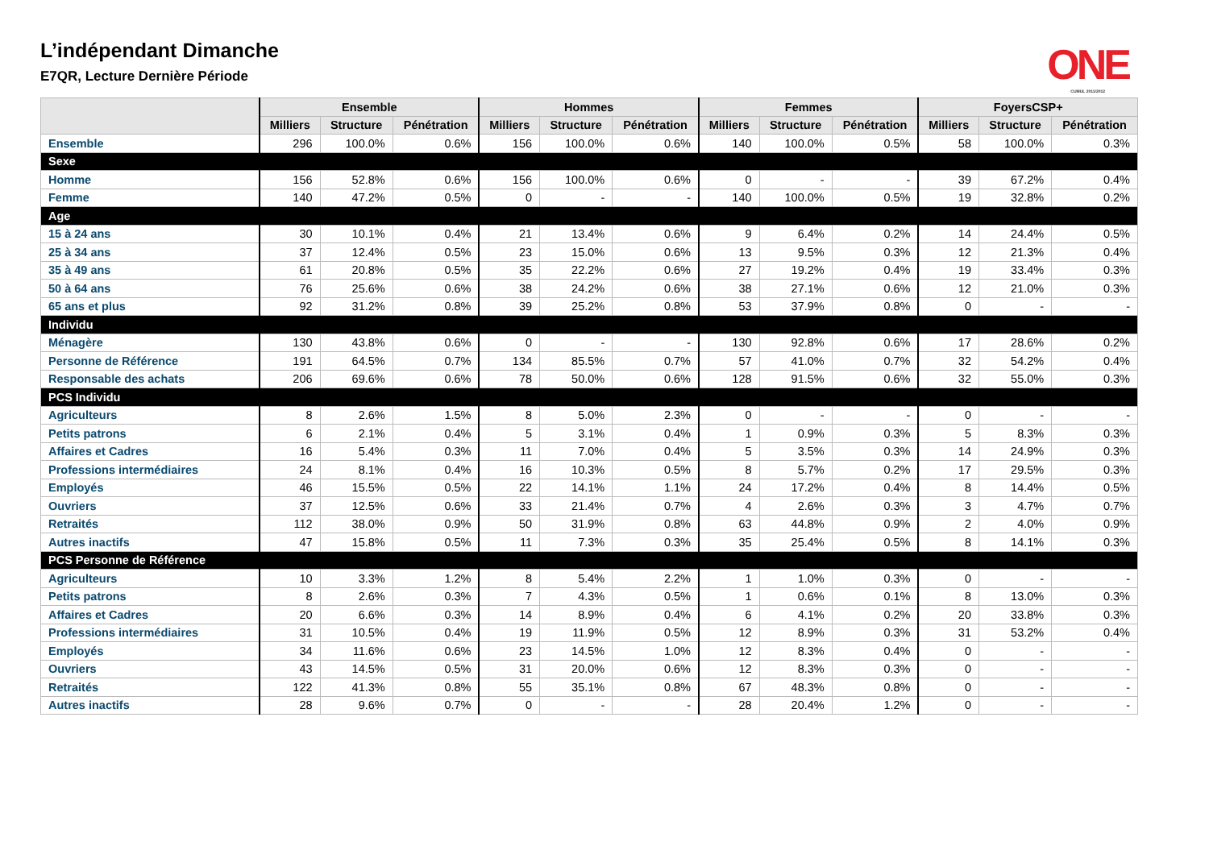L’indépendant Dimanche
E7QR, Lecture Dernière Période
ONE
CUMUL 2011/2012
| | Ensemble | | | Hommes | | | Femmes | | | FoyersCSP+ | | |
| --- | --- | --- | --- | --- | --- | --- | --- | --- | --- | --- | --- | --- |
| | Milliers | Structure | Pénétration | Milliers | Structure | Pénétration | Milliers | Structure | Pénétration | Milliers | Structure | Pénétration |
| Ensemble | 296 | 100.0% | 0.6% | 156 | 100.0% | 0.6% | 140 | 100.0% | 0.5% | 58 | 100.0% | 0.3% |
| Sexe | | | | | | | | | | | | |
| Homme | 156 | 52.8% | 0.6% | 156 | 100.0% | 0.6% | 0 | - | - | 39 | 67.2% | 0.4% |
| Femme | 140 | 47.2% | 0.5% | 0 | - | - | 140 | 100.0% | 0.5% | 19 | 32.8% | 0.2% |
| Age | | | | | | | | | | | | |
| 15 à 24 ans | 30 | 10.1% | 0.4% | 21 | 13.4% | 0.6% | 9 | 6.4% | 0.2% | 14 | 24.4% | 0.5% |
| 25 à 34 ans | 37 | 12.4% | 0.5% | 23 | 15.0% | 0.6% | 13 | 9.5% | 0.3% | 12 | 21.3% | 0.4% |
| 35 à 49 ans | 61 | 20.8% | 0.5% | 35 | 22.2% | 0.6% | 27 | 19.2% | 0.4% | 19 | 33.4% | 0.3% |
| 50 à 64 ans | 76 | 25.6% | 0.6% | 38 | 24.2% | 0.6% | 38 | 27.1% | 0.6% | 12 | 21.0% | 0.3% |
| 65 ans et plus | 92 | 31.2% | 0.8% | 39 | 25.2% | 0.8% | 53 | 37.9% | 0.8% | 0 | - | - |
| Individu | | | | | | | | | | | | |
| Ménagère | 130 | 43.8% | 0.6% | 0 | - | - | 130 | 92.8% | 0.6% | 17 | 28.6% | 0.2% |
| Personne de Référence | 191 | 64.5% | 0.7% | 134 | 85.5% | 0.7% | 57 | 41.0% | 0.7% | 32 | 54.2% | 0.4% |
| Responsable des achats | 206 | 69.6% | 0.6% | 78 | 50.0% | 0.6% | 128 | 91.5% | 0.6% | 32 | 55.0% | 0.3% |
| PCS Individu | | | | | | | | | | | | |
| Agriculteurs | 8 | 2.6% | 1.5% | 8 | 5.0% | 2.3% | 0 | - | - | 0 | - | - |
| Petits patrons | 6 | 2.1% | 0.4% | 5 | 3.1% | 0.4% | 1 | 0.9% | 0.3% | 5 | 8.3% | 0.3% |
| Affaires et Cadres | 16 | 5.4% | 0.3% | 11 | 7.0% | 0.4% | 5 | 3.5% | 0.3% | 14 | 24.9% | 0.3% |
| Professions intermédiaires | 24 | 8.1% | 0.4% | 16 | 10.3% | 0.5% | 8 | 5.7% | 0.2% | 17 | 29.5% | 0.3% |
| Employés | 46 | 15.5% | 0.5% | 22 | 14.1% | 1.1% | 24 | 17.2% | 0.4% | 8 | 14.4% | 0.5% |
| Ouvriers | 37 | 12.5% | 0.6% | 33 | 21.4% | 0.7% | 4 | 2.6% | 0.3% | 3 | 4.7% | 0.7% |
| Retraités | 112 | 38.0% | 0.9% | 50 | 31.9% | 0.8% | 63 | 44.8% | 0.9% | 2 | 4.0% | 0.9% |
| Autres inactifs | 47 | 15.8% | 0.5% | 11 | 7.3% | 0.3% | 35 | 25.4% | 0.5% | 8 | 14.1% | 0.3% |
| PCS Personne de Référence | | | | | | | | | | | | |
| Agriculteurs | 10 | 3.3% | 1.2% | 8 | 5.4% | 2.2% | 1 | 1.0% | 0.3% | 0 | - | - |
| Petits patrons | 8 | 2.6% | 0.3% | 7 | 4.3% | 0.5% | 1 | 0.6% | 0.1% | 8 | 13.0% | 0.3% |
| Affaires et Cadres | 20 | 6.6% | 0.3% | 14 | 8.9% | 0.4% | 6 | 4.1% | 0.2% | 20 | 33.8% | 0.3% |
| Professions intermédiaires | 31 | 10.5% | 0.4% | 19 | 11.9% | 0.5% | 12 | 8.9% | 0.3% | 31 | 53.2% | 0.4% |
| Employés | 34 | 11.6% | 0.6% | 23 | 14.5% | 1.0% | 12 | 8.3% | 0.4% | 0 | - | - |
| Ouvriers | 43 | 14.5% | 0.5% | 31 | 20.0% | 0.6% | 12 | 8.3% | 0.3% | 0 | - | - |
| Retraités | 122 | 41.3% | 0.8% | 55 | 35.1% | 0.8% | 67 | 48.3% | 0.8% | 0 | - | - |
| Autres inactifs | 28 | 9.6% | 0.7% | 0 | - | - | 28 | 20.4% | 1.2% | 0 | - | - |